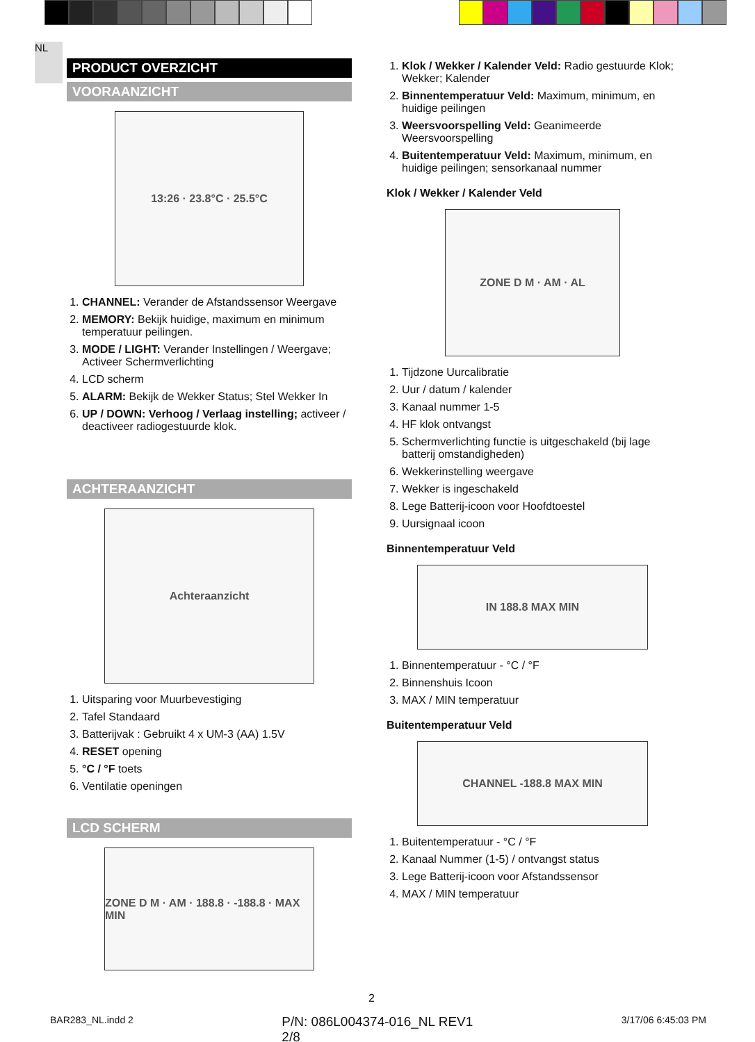NL
PRODUCT OVERZICHT
VOORAANZICHT
13:26 · 23.8°C · 25.5°C
1. CHANNEL: Verander de Afstandssensor Weergave
2. MEMORY: Bekijk huidige, maximum en minimum temperatuur peilingen.
3. MODE / LIGHT: Verander Instellingen / Weergave; Activeer Schermverlichting
4. LCD scherm
5. ALARM: Bekijk de Wekker Status; Stel Wekker In
6. UP / DOWN: Verhoog / Verlaag instelling; activeer / deactiveer radiogestuurde klok.
ACHTERAANZICHT
Achteraanzicht
1. Uitsparing voor Muurbevestiging
2. Tafel Standaard
3. Batterijvak : Gebruikt 4 x UM-3 (AA) 1.5V
4. RESET opening
5. °C / °F toets
6. Ventilatie openingen
LCD SCHERM
ZONE D M · AM · 188.8 · -188.8 · MAX MIN
1. Klok / Wekker / Kalender Veld: Radio gestuurde Klok; Wekker; Kalender
2. Binnentemperatuur Veld: Maximum, minimum, en huidige peilingen
3. Weersvoorspelling Veld: Geanimeerde Weersvoorspelling
4. Buitentemperatuur Veld: Maximum, minimum, en huidige peilingen; sensorkanaal nummer
Klok / Wekker / Kalender Veld
ZONE D M · AM · AL
1. Tijdzone Uurcalibratie
2. Uur / datum / kalender
3. Kanaal nummer 1-5
4. HF klok ontvangst
5. Schermverlichting functie is uitgeschakeld (bij lage batterij omstandigheden)
6. Wekkerinstelling weergave
7. Wekker is ingeschakeld
8. Lege Batterij-icoon voor Hoofdtoestel
9. Uursignaal icoon
Binnentemperatuur Veld
IN 188.8 MAX MIN
1. Binnentemperatuur - °C / °F
2. Binnenshuis Icoon
3. MAX / MIN temperatuur
Buitentemperatuur Veld
CHANNEL -188.8 MAX MIN
1. Buitentemperatuur - °C / °F
2. Kanaal Nummer (1-5) / ontvangst status
3. Lege Batterij-icoon voor Afstandssensor
4. MAX / MIN temperatuur
2
BAR283_NL.indd 2 P/N: 086L004374-016_NL REV1
2/8 3/17/06 6:45:03 PM